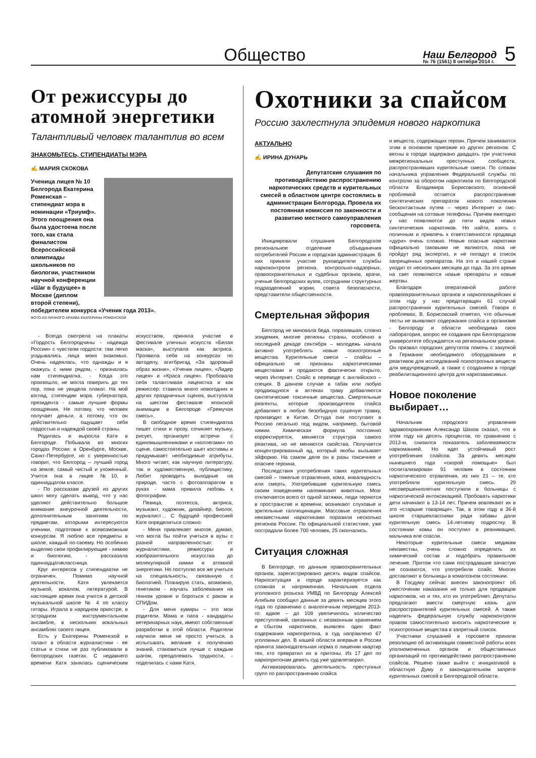Общество
Наш Белгород
№ 76 (1561) 8 октября 2014 г.
5
От режиссуры до атомной энергетики
Талантливый человек талантлив во всем
ЗНАКОМЬТЕСЬ, СТИПЕНДИАТЫ МЭРА
✍ МАРИЯ СКОКОВА
Ученица лицея № 10 Белгорода Екатерина Роменская – стипендиат мэра в номинации «Триумф». Этого поощрения она была удостоена после того, как стала финалистом Всероссийской олимпиады школьников по биологии, участником научной конференции «Шаг в будущее» в Москве (диплом второй степени), победителем конкурса «Ученик года 2013».
ФОТО ИЗ ЛИЧНОГО АРХИВА ЕКАТЕРИНЫ РОМЕНСКОЙ
- Всегда смотрела на плакаты «Гордость Белгородчины - надежда России» с чувством гордости: там легко угадывались лица моих знакомых. Очень надеялась, что однажды и я окажусь с ними рядом, - призналась нам стипендиатка. - Когда это произошло, не могла поверить до тех пор, пока не увидела плакат. На мой взгляд, стипендии мэра, губернатора, президента - самые лучшие формы поощрения. Не потому, что человек получает деньги, а потому, что он действительно ощущает себя гордостью и надеждой своей страны.
Родилась и выросла Катя в Белгороде. Побывала во многих городах России: в Оренбурге, Москве, Санкт-Петербурге, но с уверенностью говорит, что Белгород – лучший город на земле, самый чистый и ухоженный. Учится она в лицее №10, в одиннадцатом классе.
- По рассказам друзей из других школ могу сделать вывод, что у нас уделяют действительно большое внимание внеурочной деятельности, дополнительным занятиям по предметам, которыми интересуются ученики, подготовке к всевозможным конкурсам. Я люблю все предметы в школе, каждый по-своему. Но особенно выделяю свои профилирующие - химию и биологию, - рассказала одиннадцатиклассница.
Круг интересов у стипендиатки не ограничен. Помимо научной деятельности, Катя увлекается музыкой, вокалом, литературой. В настоящее время она учится в детской музыкальной школе № 4 по классу гитары. Играла в народном оркестре, в эстрадном инструментальном ансамбле, в нескольких вокальных ансамблях своего лицея.
Есть у Екатерины Роменской и талант в области журналистики - ее статьи и стихи не раз публиковали в белгородских газетах. С недавнего времени Катя занялась сценическим искусством, приняла участие в фестивале уличных искусств «Белая маска», выступала как актриса. Проявила себя на конкурсах по автоделу, агитбригад «За здоровый образ жизни», «Ученик лицея», «Лидер лицея» и «Краса лицея». Пробовала себя талантливая лицеистка и как режиссер: ставила много новогодних и других праздничных сценок, выступала на шестом фестивале японской анимации в Белгороде «Гремучая смесь».
В свободное время стипендиатка пишет стихи и прозу, сочиняет музыку, рисует, организует встречи с единомышленниками и «коллегами» по сцене, самостоятельно шьет костюмы и придумывает необходимые атрибуты. Много читает, как научную литературу, так и художественную, публицистику. Любит проводить выходные на природе, часто с фотоаппаратом в руках - мама привила любовь к фотографии.
Певица, поэтесса, актриса, музыкант, художник, дизайнер, биолог, журналист… С будущей профессией Кате определиться сложно:
- Меня привлекает многое, думаю, что могла бы пойти учиться в вузы с разной направленностью: от журналистики, режиссуры и изобразительного искусства до молекулярной химии и атомной энергетики. Но поступлю все же учиться на специальность, связанную с биологией. Планирую стать, возможно, генетиком - изучать заболевания на генном уровне и бороться с раком и СПИДом.
- Для меня кумиры – это мои родители. Мама и папа - кандидаты ветеринарных наук, имеют собственные разработки в этой области. Родители научили меня не просто учиться, а испытывать желание к получению знаний, становиться лучше с каждым шагом, преодолевать трудности, - поделилась с нами Катя.
Охотники за спайсом
Россию захлестнула эпидемия нового наркотика
АКТУАЛЬНО
✍ ИРИНА ДУНАРЬ
Депутатские слушания по противодействию распространению наркотических средств и курительных смесей в областном центре состоялись в администрации Белгорода. Провела их постоянная комиссия по законности и развитию местного самоуправления горсовета.
Инициировали слушания Белгородское региональное отделение объединения потребителей России и городская администрация. В них приняли участие руководители службы наркоконтроля региона, контрольно-надзорных, правоохранительных и судебных органов, врачи, ученые белгородских вузов, сотрудники структурных подразделений мэрии, совета безопасности, представители общественности.
Смертельная эйфория
Белгород не миновала беда, поразившая, словно эпидемия, многие регионы страны, особенно в последней декаде сентября – молодежь начала активно употреблять новые психотропные вещества. Курительные смеси – спайсы – официально не признаны наркотическими веществами и продаются фактически открыто, через Интернет. Спайс в переводе с английского – специя. В данном случае в табак или любую продающуюся в аптеках траву добавляются синтетические токсичные вещества. Смертельные реагенты, которые производители спайса добавляют в любую безобидную сушеную травку, производят в Китае. Оттуда они поступают в Россию легально под видом, например, бытовой химии. Химическая формула постоянно корректируется, меняется структура самого реактива, но не меняются свойства. Получается концентрированный яд, который якобы вызывает эйфорию. На самом деле он в разы токсичнее и опаснее героина.
Последствия употребления таких курительных смесей – тяжелые отравления, кома, инвалидность или смерть. Употребившие курительную смесь своим поведением напоминают животных. Мозг отключается всего от одной затяжки, люди теряются в пространстве и времени, возникают слуховые и зрительные галлюцинации. Массовые отравления неизвестными наркотиками поразили несколько регионов России. По официальной статистике, уже пострадали более 700 человек, 25 скончались.
Ситуация сложная
В Белгороде, по данным правоохранительных органов, зарегистрировано десять видов спайсов. Наркоситуация в городе характеризуется как сложная и напряженная. Начальник отдела уголовного розыска УМВД по Белгороду Алексей Алябьев сообщил данные за девять месяцев этого года по сравнению с аналогичным периодом 2013-го: вдвое – до 108 увеличилось количество преступлений, связанных с незаконным хранением и сбытом наркотиков, выявлен один факт содержания наркопритона, в суд направлено 67 уголовных дел. В нашей области впервые в России принята законодательная норма о лишении квартир тех, кто превратил их в притоны. Из 17 дел по наркопритонам девять суд уже удовлетворил.
Активизировалась деятельность преступных групп по распространению спайса
и веществ, содержащих героин. Причем занимаются этим в основном приезжие из других регионов. С весны в городе задержано двадцать три участника межрегиональных преступных сообществ, распространявших курительные смеси. По словам начальника управления Федеральной службы по контролю за оборотом наркотиков по Белгородской области Владимира Борисовского, основной проблемой остается распространение синтетических препаратов нового поколения бесконтактным путем – через Интернет и смс-сообщения на сотовые телефоны. Причем ежегодно у нас появляются до пяти видов новых синтетических наркотиков. Но найти, взять с поличным и привлечь к ответственности продавца «дури» очень сложно. Новые опасные наркотики официально таковыми не являются, пока не пройдут ряд экспертиз, и не попадут в список запрещенных препаратов. На это в нашей стране уходит от нескольких месяцев до года. За это время на свет появляются новые препараты и новые жертвы.
Благодаря оперативной работе правоохранительных органов и наркополицейских в этом году у нас предотвращен 61 случай распространения курительных смесей. Говоря о проблемах, В. Борисовский отметил, что обычные тесты не выявляют содержания спайса в организме - Белгороду и области необходима своя лаборатория, вопрос ее создания при Белгородском университете обсуждается на региональном уровне. Он призвал городских депутатов помочь с закупкой в Германии необходимого оборудования и реактивов для исследований психотропных веществ для медучреждений, а также с созданием в городе реабилитационного центра для наркозависимых.
Новое поколение выбирает…
Начальник городского управления здравоохранения Александр Шахов сказал, что в этом году на десять процентов, по сравнению с 2013-м, снизился показатель заболеваемости наркоманией. Но идет устойчивый рост употребления спайсов. За девять месяцев нынешнего года «скорой помощью» был госпитализирован 91 человек в состоянии наркотического отравления, из них 21 – те, кто употребляли курительную смесь. 29 несовершеннолетних поступили в больницы с наркотической интоксикацией. Пробовать наркотики дети начинают в 13-14 лет. Причем вовлекают их в это «старшие товарищи». Так, в этом году в 36-й школе старшеклассники ради забавы дали курительную смесь 14-летнему подростку. В состоянии комы он поступил в реанимацию, мальчика еле спасли.
Некоторые курительные смеси медикам неизвестны, очень сложно определить их химический состав и подобрать правильное лечение. Притом что сами пострадавшие зачастую не сознаются, что употребили спайс. Многих доставляют в больницы в коматозном состоянии.
В Госдуму сейчас внесен законопроект об ужесточении наказания не только для продавцов наркотиков, но и тех, кто их употребляет. Депутаты предлагают ввести смертную казнь для распространителей курительных смесей. А также наделить федеральную службу наркоконтроля правом самостоятельно вносить наркотические и психотропные вещества в запретный список.
Участники слушаний в горсовете приняли резолюцию об активизации совместной работы всех уполномоченных органов и общественных организаций по противодействию распространению спайсов. Решено также выйти с инициативой в областную Думу о законодательном запрете курительных смесей в Белгородской области.